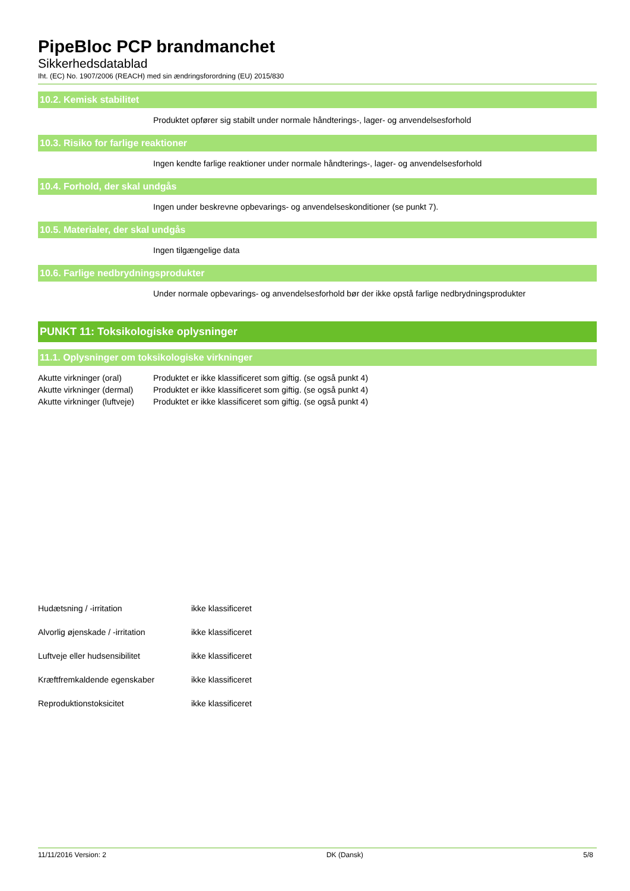PipeBloc PCP brandmanchet
Sikkerhedsdatablad
Iht. (EC) No. 1907/2006 (REACH) med sin ændringsforordning (EU) 2015/830
10.2. Kemisk stabilitet
Produktet opfører sig stabilt under normale håndterings-, lager- og anvendelsesforhold
10.3. Risiko for farlige reaktioner
Ingen kendte farlige reaktioner under normale håndterings-, lager- og anvendelsesforhold
10.4. Forhold, der skal undgås
Ingen under beskrevne opbevarings- og anvendelseskonditioner (se punkt 7).
10.5. Materialer, der skal undgås
Ingen tilgængelige data
10.6. Farlige nedbrydningsprodukter
Under normale opbevarings- og anvendelsesforhold bør der ikke opstå farlige nedbrydningsprodukter
PUNKT 11: Toksikologiske oplysninger
11.1. Oplysninger om toksikologiske virkninger
Akutte virkninger (oral) Produktet er ikke klassificeret som giftig. (se også punkt 4)
Akutte virkninger (dermal) Produktet er ikke klassificeret som giftig. (se også punkt 4)
Akutte virkninger (luftveje) Produktet er ikke klassificeret som giftig. (se også punkt 4)
Hudætsning / -irritation ikke klassificeret
Alvorlig øjenskade / -irritation ikke klassificeret
Luftveje eller hudsensibilitet ikke klassificeret
Kræftfremkaldende egenskaber ikke klassificeret
Reproduktionstoksicitet ikke klassificeret
11/11/2016 Version: 2 DK (Dansk) 5/8